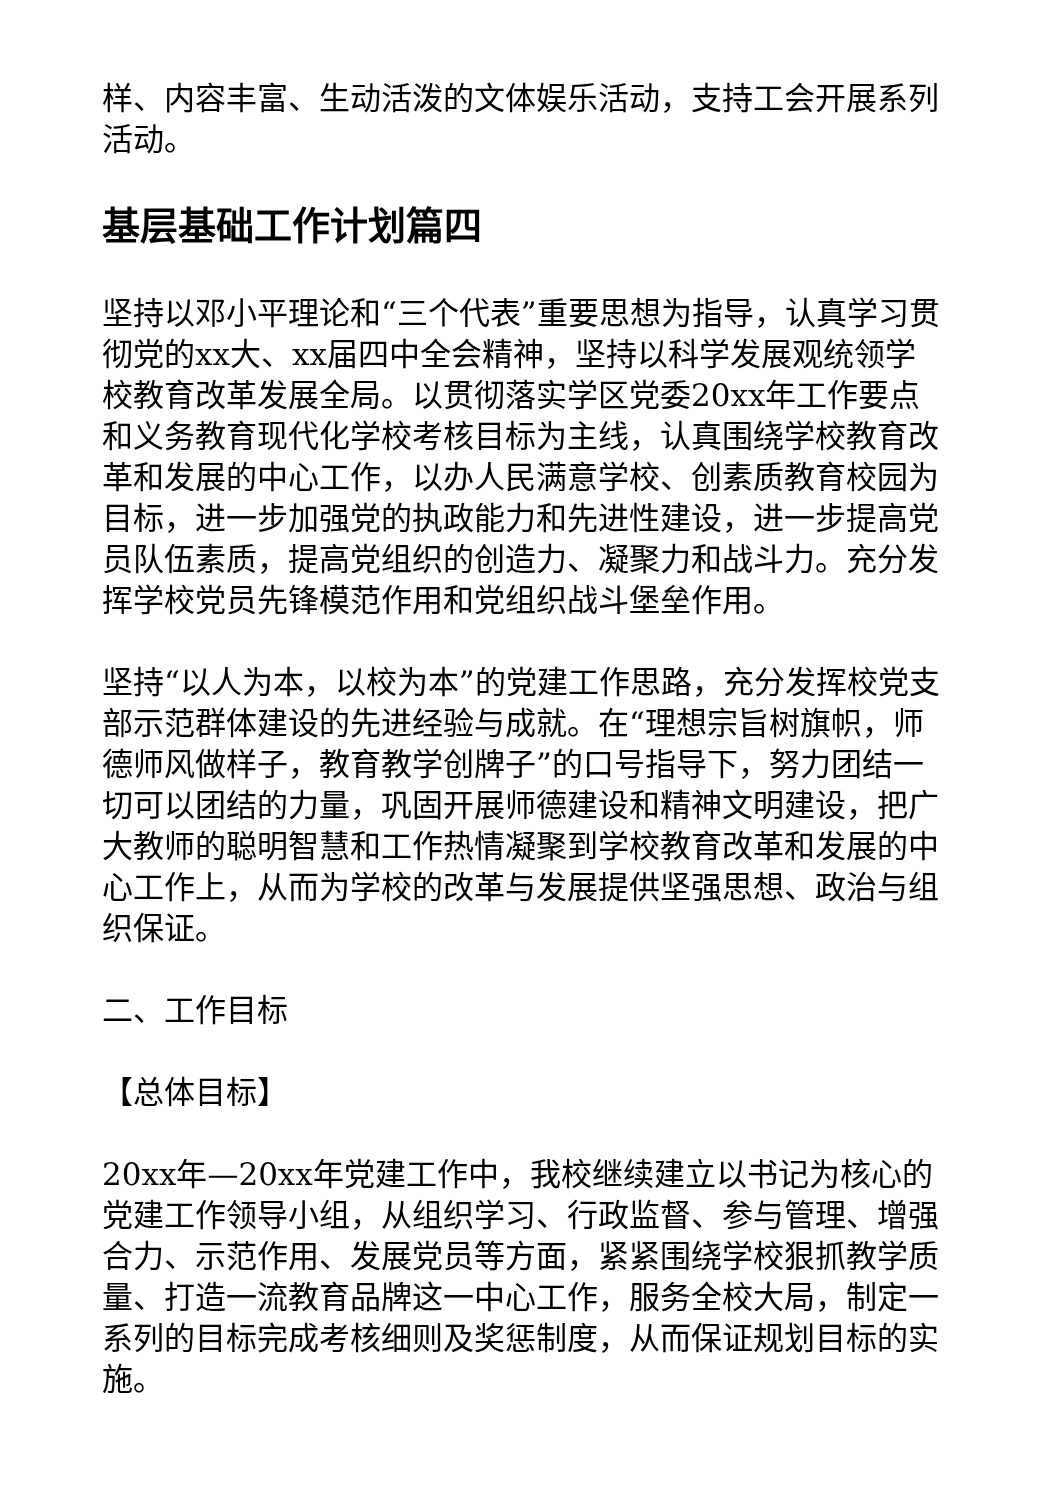样、内容丰富、生动活泼的文体娱乐活动，支持工会开展系列活动。
基层基础工作计划篇四
坚持以邓小平理论和“三个代表”重要思想为指导，认真学习贯彻党的xx大、xx届四中全会精神，坚持以科学发展观统领学校教育改革发展全局。以贯彻落实学区党委20xx年工作要点和义务教育现代化学校考核目标为主线，认真围绕学校教育改革和发展的中心工作，以办人民满意学校、创素质教育校园为目标，进一步加强党的执政能力和先进性建设，进一步提高党员队伍素质，提高党组织的创造力、凝聚力和战斗力。充分发挥学校党员先锋模范作用和党组织战斗堡垒作用。
坚持“以人为本，以校为本”的党建工作思路，充分发挥校党支部示范群体建设的先进经验与成就。在“理想宗旨树旗帜，师德师风做样子，教育教学创牌子”的口号指导下，努力团结一切可以团结的力量，巩固开展师德建设和精神文明建设，把广大教师的聪明智慧和工作热情凝聚到学校教育改革和发展的中心工作上，从而为学校的改革与发展提供坚强思想、政治与组织保证。
二、工作目标
【总体目标】
20xx年—20xx年党建工作中，我校继续建立以书记为核心的党建工作领导小组，从组织学习、行政监督、参与管理、增强合力、示范作用、发展党员等方面，紧紧围绕学校狠抓教学质量、打造一流教育品牌这一中心工作，服务全校大局，制定一系列的目标完成考核细则及奖惩制度，从而保证规划目标的实施。